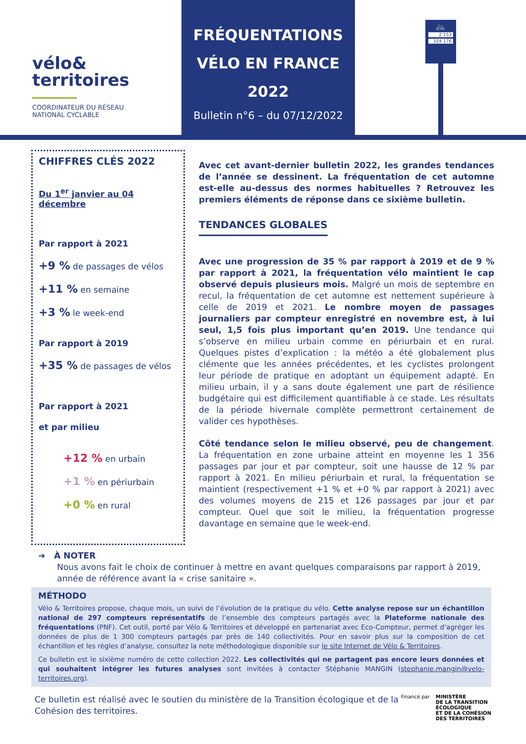vélo&
territoires
COORDINATEUR DU RÉSEAU
NATIONAL CYCLABLE
FRÉQUENTATIONS
VÉLO EN FRANCE
2022
Bulletin n°6 – du 07/12/2022
🚲
2 153
324 176
CHIFFRES CLÉS 2022
Du 1<sup>er</sup> janvier au 04 décembre
Par rapport à 2021
+9 % de passages de vélos
+11 % en semaine
+3 % le week-end
Par rapport à 2019
+35 % de passages de vélos
Par rapport à 2021
et par milieu
+12 % en urbain
+1 % en périurbain
+0 % en rural
Avec cet avant-dernier bulletin 2022, les grandes tendances de l’année se dessinent. La fréquentation de cet automne est-elle au-dessus des normes habituelles ? Retrouvez les premiers éléments de réponse dans ce sixième bulletin.
TENDANCES GLOBALES
Avec une progression de 35 % par rapport à 2019 et de 9 % par rapport à 2021, la fréquentation vélo maintient le cap observé depuis plusieurs mois. Malgré un mois de septembre en recul, la fréquentation de cet automne est nettement supérieure à celle de 2019 et 2021. Le nombre moyen de passages journaliers par compteur enregistré en novembre est, à lui seul, 1,5 fois plus important qu’en 2019. Une tendance qui s’observe en milieu urbain comme en périurbain et en rural. Quelques pistes d’explication : la météo a été globalement plus clémente que les années précédentes, et les cyclistes prolongent leur période de pratique en adoptant un équipement adapté. En milieu urbain, il y a sans doute également une part de résilience budgétaire qui est difficilement quantifiable à ce stade. Les résultats de la période hivernale complète permettront certainement de valider ces hypothèses.
Côté tendance selon le milieu observé, peu de changement. La fréquentation en zone urbaine atteint en moyenne les 1 356 passages par jour et par compteur, soit une hausse de 12 % par rapport à 2021. En milieu périurbain et rural, la fréquentation se maintient (respectivement +1 % et +0 % par rapport à 2021) avec des volumes moyens de 215 et 126 passages par jour et par compteur. Quel que soit le milieu, la fréquentation progresse davantage en semaine que le week-end.
➔ À NOTER
Nous avons fait le choix de continuer à mettre en avant quelques comparaisons par rapport à 2019, année de référence avant la « crise sanitaire ».
MÉTHODO
Vélo & Territoires propose, chaque mois, un suivi de l’évolution de la pratique du vélo. Cette analyse repose sur un échantillon national de 297 compteurs représentatifs de l’ensemble des compteurs partagés avec la Plateforme nationale des fréquentations (PNF). Cet outil, porté par Vélo & Territoires et développé en partenariat avec Eco-Compteur, permet d’agréger les données de plus de 1 300 compteurs partagés par près de 140 collectivités. Pour en savoir plus sur la composition de cet échantillon et les règles d’analyse, consultez la note méthodologique disponible sur le site Internet de Vélo & Territoires.
Ce bulletin est le sixième numéro de cette collection 2022. Les collectivités qui ne partagent pas encore leurs données et qui souhaitent intégrer les futures analyses sont invitées à contacter Stéphanie MANGIN (stephanie.mangin@velo-territoires.org).
Ce bulletin est réalisé avec le soutien du ministère de la Transition écologique et de la Cohésion des territoires.
Financé par MINISTÈRE
DE LA TRANSITION
ÉCOLOGIQUE
ET DE LA COHÉSION
DES TERRITOIRES